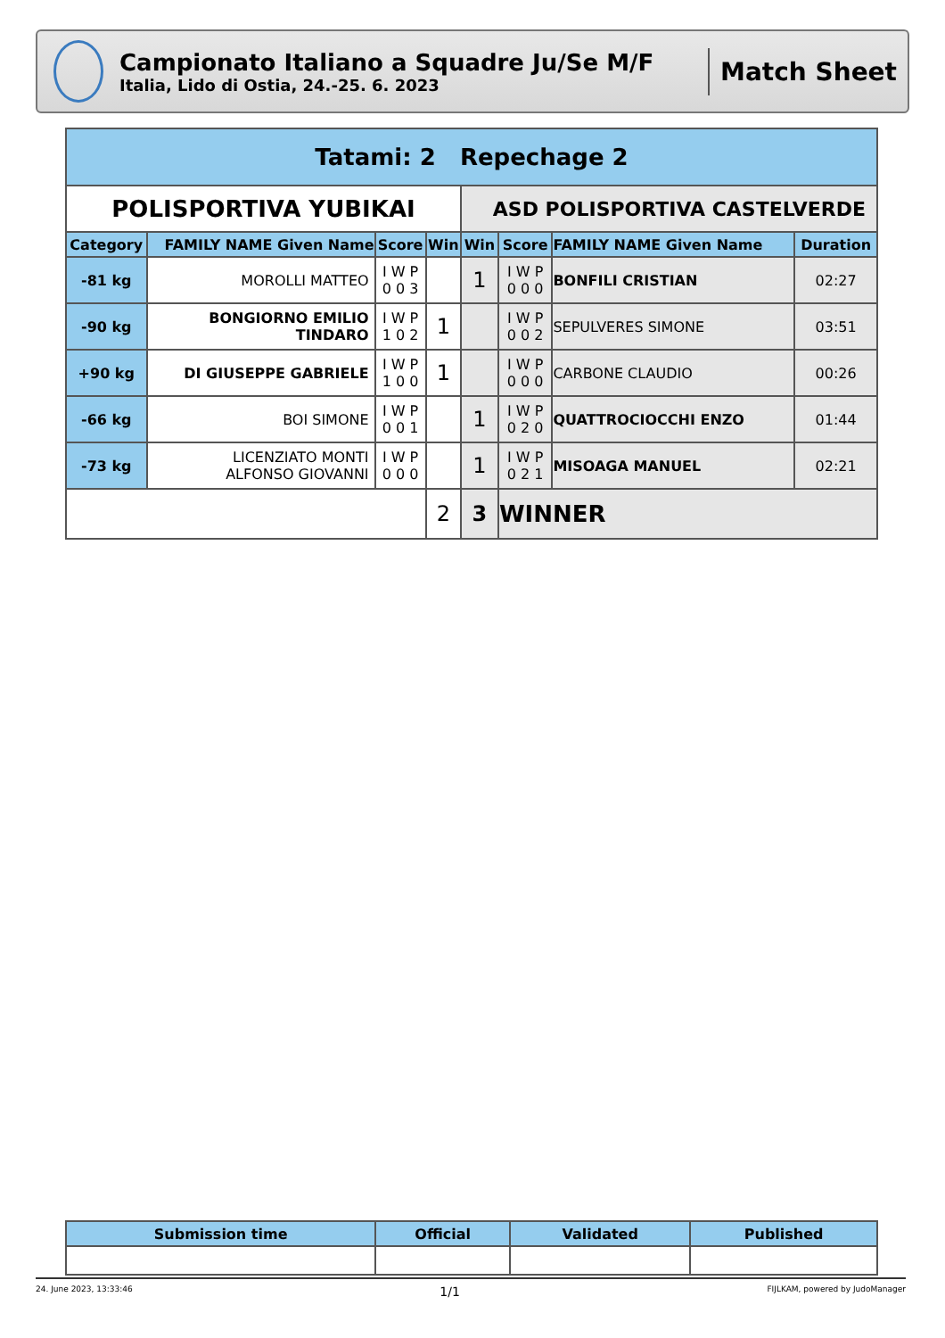Campionato Italiano a Squadre Ju/Se M/F
Italia, Lido di Ostia, 24.-25. 6. 2023
Match Sheet
| Tatami: 2 Repechage 2 | | | | | | | |
| POLISPORTIVA YUBIKAI | | | | ASD POLISPORTIVA CASTELVERDE | | | |
| Category | FAMILY NAME Given Name | Score | Win | Win | Score | FAMILY NAME Given Name | Duration |
| -81 kg | MOROLLI MATTEO | I W P 0 0 3 | | 1 | I W P 0 0 0 | BONFILI CRISTIAN | 02:27 |
| -90 kg | BONGIORNO EMILIO TINDARO | I W P 1 0 2 | 1 | | I W P 0 0 2 | SEPULVERES SIMONE | 03:51 |
| +90 kg | DI GIUSEPPE GABRIELE | I W P 1 0 0 | 1 | | I W P 0 0 0 | CARBONE CLAUDIO | 00:26 |
| -66 kg | BOI SIMONE | I W P 0 0 1 | | 1 | I W P 0 2 0 | QUATTROCIOCCHI ENZO | 01:44 |
| -73 kg | LICENZIATO MONTI ALFONSO GIOVANNI | I W P 0 0 0 | | 1 | I W P 0 2 1 | MISOAGA MANUEL | 02:21 |
| | | | 2 | 3 | WINNER | | |
| Submission time | Official | Validated | Published |
| --- | --- | --- | --- |
24. June 2023, 13:33:46 1/1 FIJLKAM, powered by JudoManager